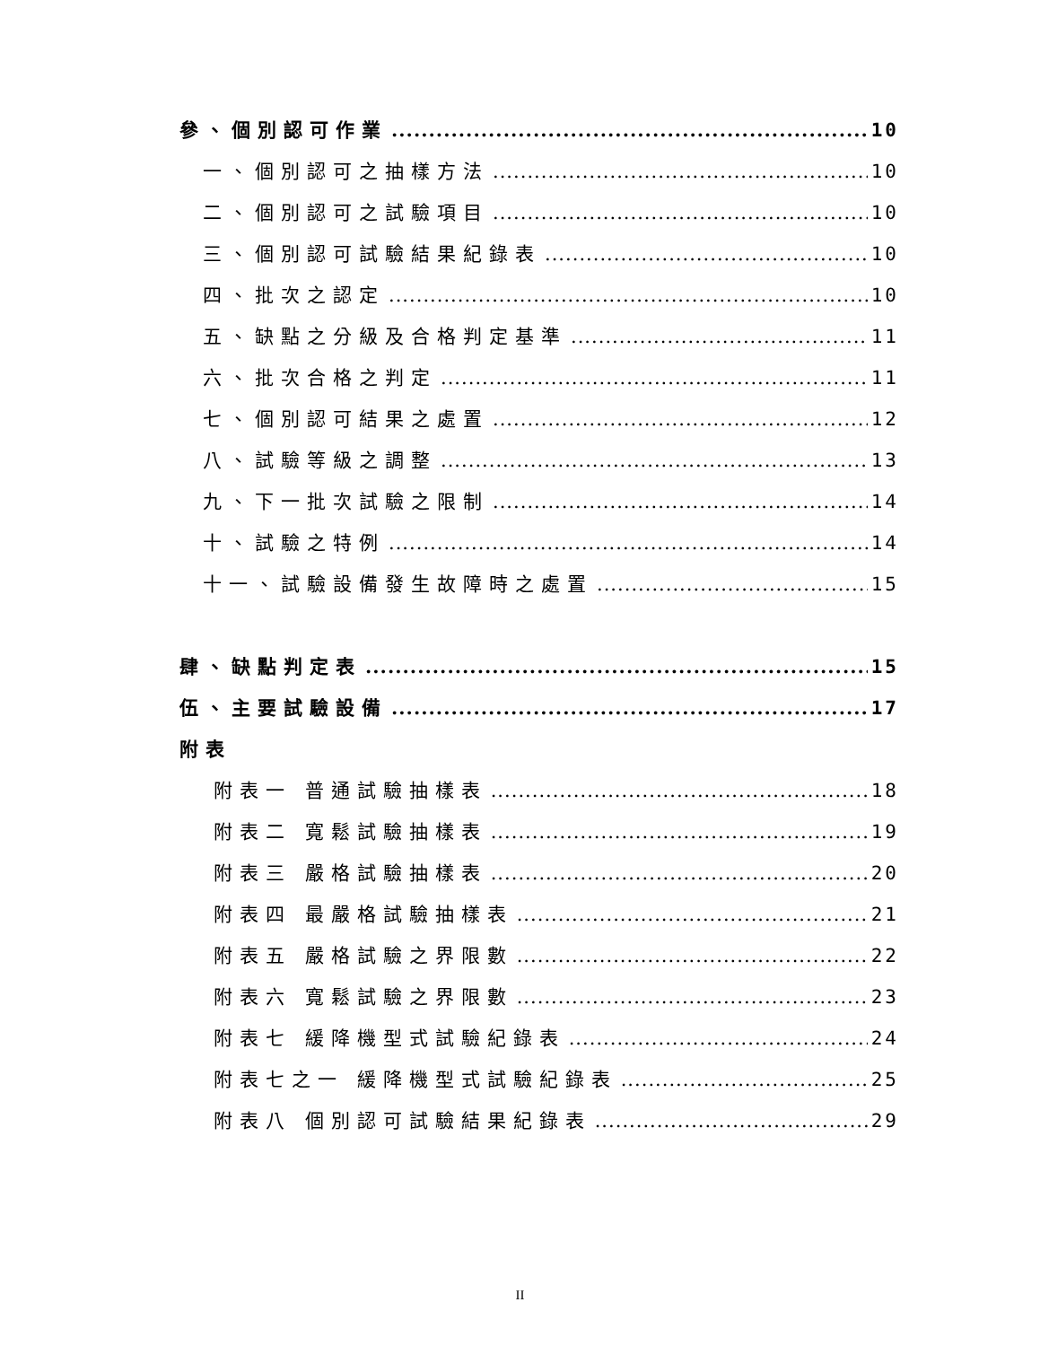參、個別認可作業 10
一、個別認可之抽樣方法 10
二、個別認可之試驗項目 10
三、個別認可試驗結果紀錄表 10
四、批次之認定 10
五、缺點之分級及合格判定基準 11
六、批次合格之判定 11
七、個別認可結果之處置 12
八、試驗等級之調整 13
九、下一批次試驗之限制 14
十、試驗之特例 14
十一、試驗設備發生故障時之處置 15
肆、缺點判定表 15
伍、主要試驗設備 17
附表
附表一 普通試驗抽樣表 18
附表二 寬鬆試驗抽樣表 19
附表三 嚴格試驗抽樣表 20
附表四 最嚴格試驗抽樣表 21
附表五 嚴格試驗之界限數 22
附表六 寬鬆試驗之界限數 23
附表七 緩降機型式試驗紀錄表 24
附表七之一 緩降機型式試驗紀錄表 25
附表八 個別認可試驗結果紀錄表 29
II